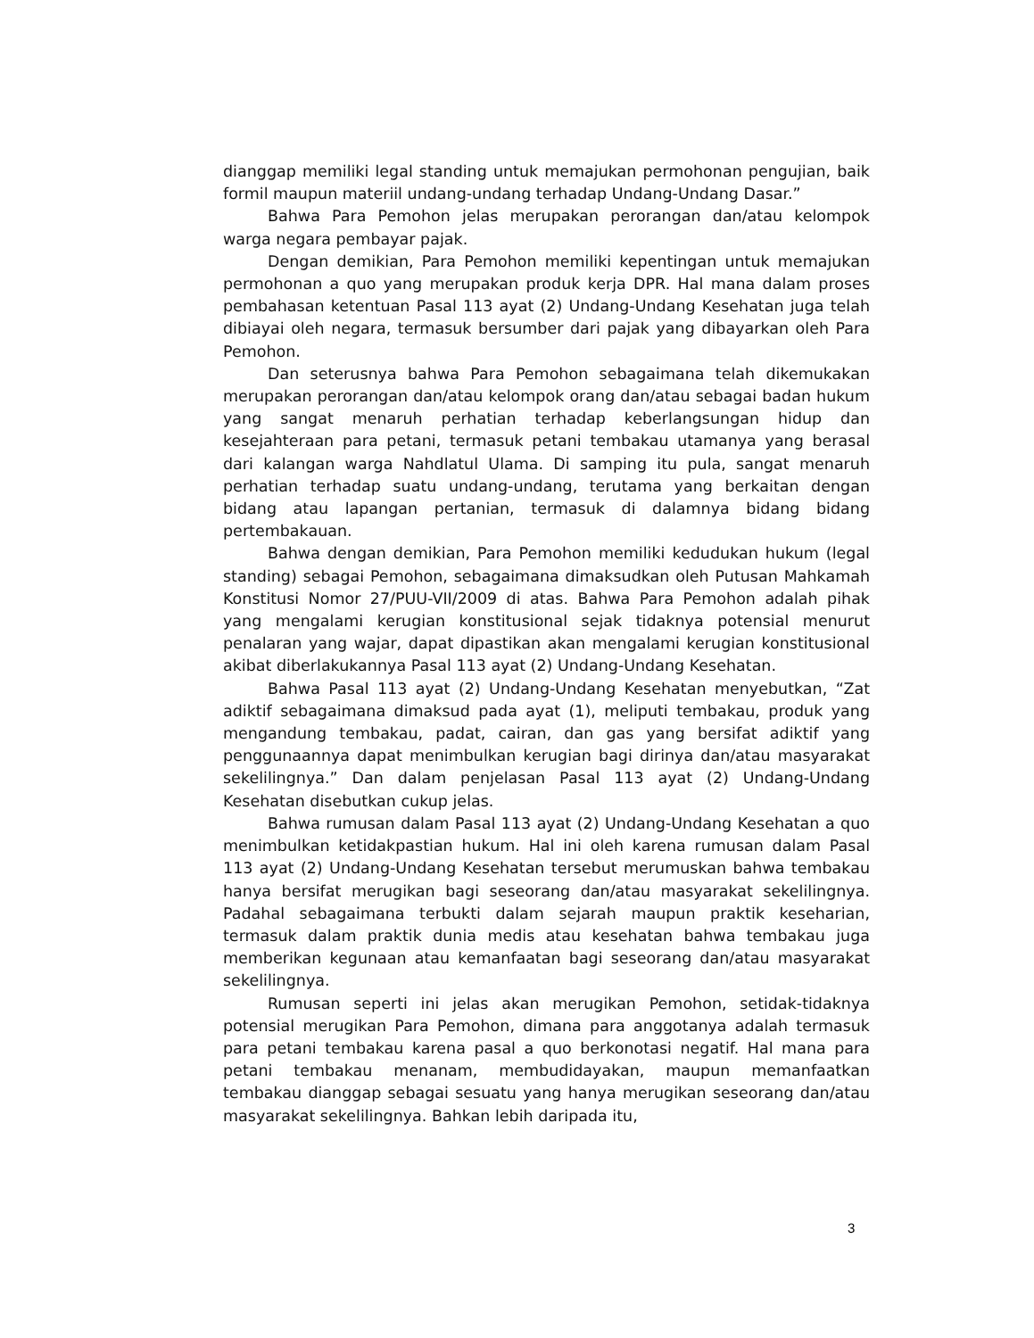dianggap memiliki legal standing untuk memajukan permohonan pengujian, baik formil maupun materiil undang-undang terhadap Undang-Undang Dasar.”
Bahwa Para Pemohon jelas merupakan perorangan dan/atau kelompok warga negara pembayar pajak.
Dengan demikian, Para Pemohon memiliki kepentingan untuk memajukan permohonan a quo yang merupakan produk kerja DPR. Hal mana dalam proses pembahasan ketentuan Pasal 113 ayat (2) Undang-Undang Kesehatan juga telah dibiayai oleh negara, termasuk bersumber dari pajak yang dibayarkan oleh Para Pemohon.
Dan seterusnya bahwa Para Pemohon sebagaimana telah dikemukakan merupakan perorangan dan/atau kelompok orang dan/atau sebagai badan hukum yang sangat menaruh perhatian terhadap keberlangsungan hidup dan kesejahteraan para petani, termasuk petani tembakau utamanya yang berasal dari kalangan warga Nahdlatul Ulama. Di samping itu pula, sangat menaruh perhatian terhadap suatu undang-undang, terutama yang berkaitan dengan bidang atau lapangan pertanian, termasuk di dalamnya bidang bidang pertembakauan.
Bahwa dengan demikian, Para Pemohon memiliki kedudukan hukum (legal standing) sebagai Pemohon, sebagaimana dimaksudkan oleh Putusan Mahkamah Konstitusi Nomor 27/PUU-VII/2009 di atas. Bahwa Para Pemohon adalah pihak yang mengalami kerugian konstitusional sejak tidaknya potensial menurut penalaran yang wajar, dapat dipastikan akan mengalami kerugian konstitusional akibat diberlakukannya Pasal 113 ayat (2) Undang-Undang Kesehatan.
Bahwa Pasal 113 ayat (2) Undang-Undang Kesehatan menyebutkan, “Zat adiktif sebagaimana dimaksud pada ayat (1), meliputi tembakau, produk yang mengandung tembakau, padat, cairan, dan gas yang bersifat adiktif yang penggunaannya dapat menimbulkan kerugian bagi dirinya dan/atau masyarakat sekelilingnya.” Dan dalam penjelasan Pasal 113 ayat (2) Undang-Undang Kesehatan disebutkan cukup jelas.
Bahwa rumusan dalam Pasal 113 ayat (2) Undang-Undang Kesehatan a quo menimbulkan ketidakpastian hukum. Hal ini oleh karena rumusan dalam Pasal 113 ayat (2) Undang-Undang Kesehatan tersebut merumuskan bahwa tembakau hanya bersifat merugikan bagi seseorang dan/atau masyarakat sekelilingnya. Padahal sebagaimana terbukti dalam sejarah maupun praktik keseharian, termasuk dalam praktik dunia medis atau kesehatan bahwa tembakau juga memberikan kegunaan atau kemanfaatan bagi seseorang dan/atau masyarakat sekelilingnya.
Rumusan seperti ini jelas akan merugikan Pemohon, setidak-tidaknya potensial merugikan Para Pemohon, dimana para anggotanya adalah termasuk para petani tembakau karena pasal a quo berkonotasi negatif. Hal mana para petani tembakau menanam, membudidayakan, maupun memanfaatkan tembakau dianggap sebagai sesuatu yang hanya merugikan seseorang dan/atau masyarakat sekelilingnya. Bahkan lebih daripada itu,
3